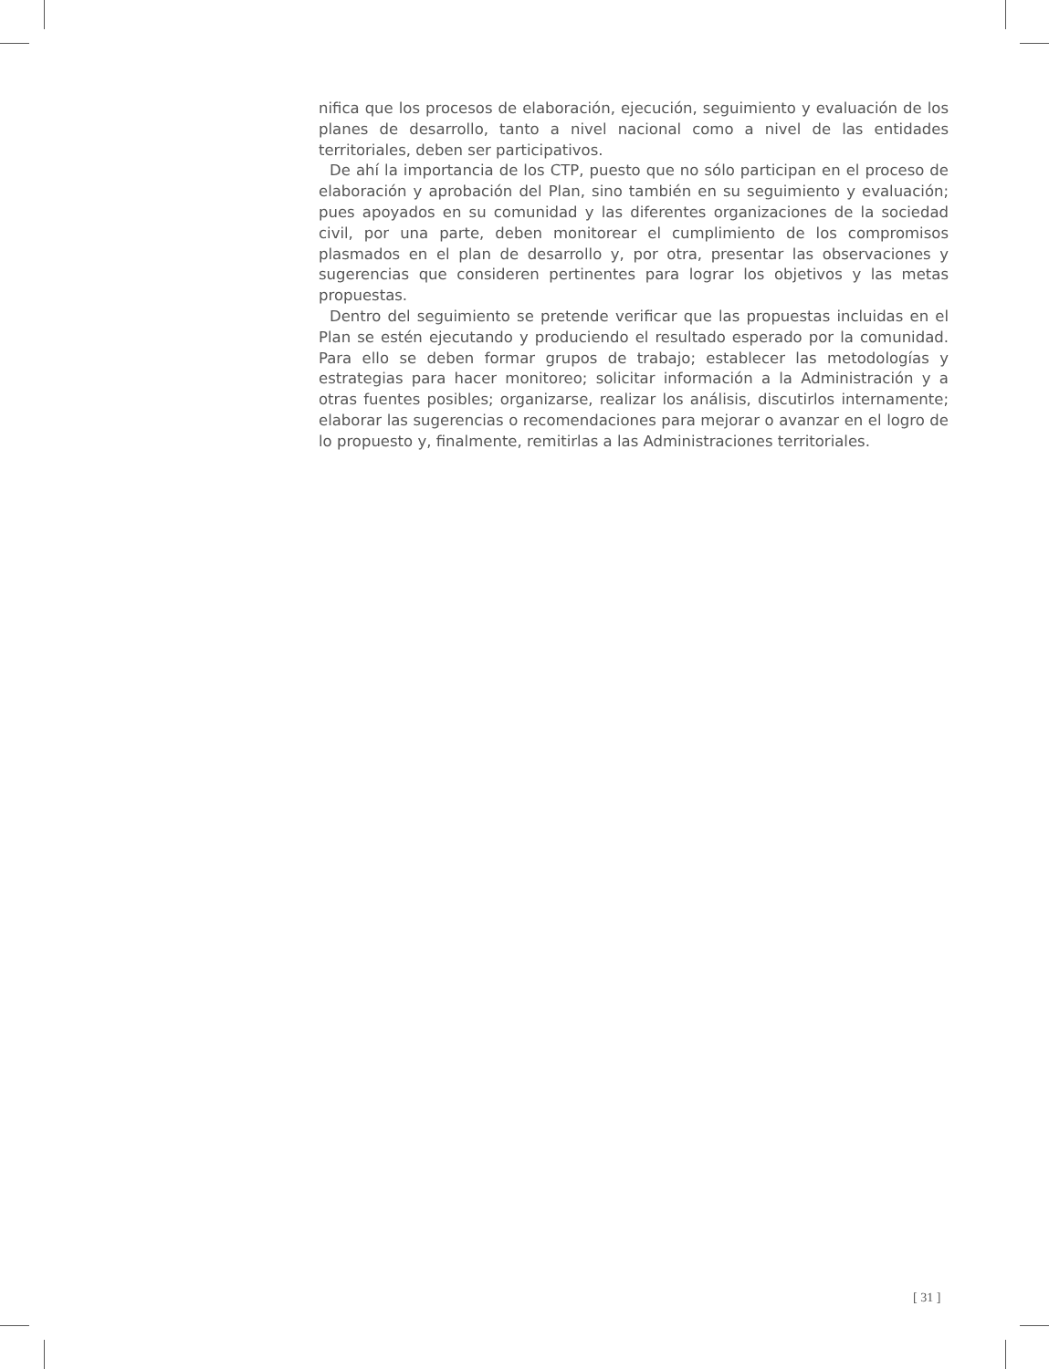nifica que los procesos de elaboración, ejecución, seguimiento y evaluación de los planes de desarrollo, tanto a nivel nacional como a nivel de las entidades territoriales, deben ser participativos.
De ahí la importancia de los CTP, puesto que no sólo participan en el proceso de elaboración y aprobación del Plan, sino también en su seguimiento y evaluación; pues apoyados en su comunidad y las diferentes organizaciones de la sociedad civil, por una parte, deben monitorear el cumplimiento de los compromisos plasmados en el plan de desarrollo y, por otra, presentar las observaciones y sugerencias que consideren pertinentes para lograr los objetivos y las metas propuestas.
Dentro del seguimiento se pretende verificar que las propuestas incluidas en el Plan se estén ejecutando y produciendo el resultado esperado por la comunidad. Para ello se deben formar grupos de trabajo; establecer las metodologías y estrategias para hacer monitoreo; solicitar información a la Administración y a otras fuentes posibles; organizarse, realizar los análisis, discutirlos internamente; elaborar las sugerencias o recomendaciones para mejorar o avanzar en el logro de lo propuesto y, finalmente, remitirlas a las Administraciones territoriales.
[ 31 ]